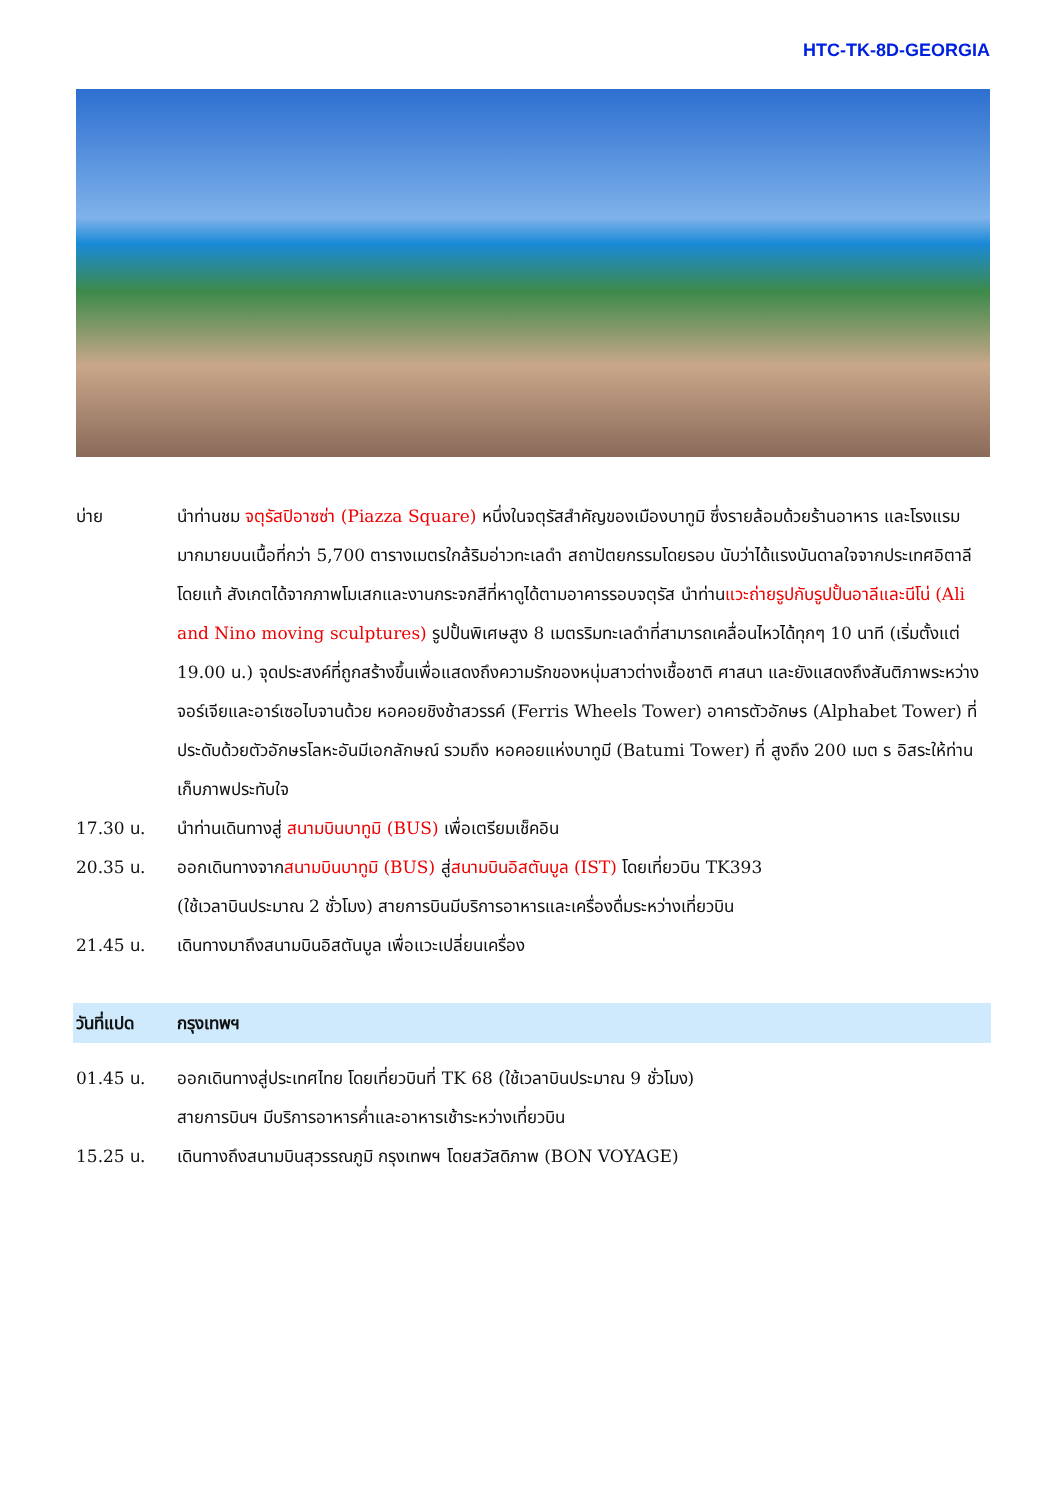HTC-TK-8D-GEORGIA
บ่าย นำท่านชม จตุรัสปิอาซซ่า (Piazza Square) หนึ่งในจตุรัสสำคัญของเมืองบาทูมิ ซึ่งรายล้อมด้วยร้านอาหาร และโรงแรมมากมายบนเนื้อที่กว่า 5,700 ตารางเมตรใกล้ริมอ่าวทะเลดำ สถาปัตยกรรมโดยรอบ นับว่าได้แรงบันดาลใจจากประเทศอิตาลีโดยแท้ สังเกตได้จากภาพโมเสกและงานกระจกสีที่หาดูได้ตามอาคารรอบจตุรัส นำท่านแวะถ่ายรูปกับรูปปั้นอาลีและนีโน่ (Ali and Nino moving sculptures) รูปปั้นพิเศษสูง 8 เมตรริมทะเลดำที่สามารถเคลื่อนไหวได้ทุกๆ 10 นาที (เริ่มตั้งแต่ 19.00 น.) จุดประสงค์ที่ถูกสร้างขึ้นเพื่อแสดงถึงความรักของหนุ่มสาวต่างเชื้อชาติ ศาสนา และยังแสดงถึงสันติภาพระหว่างจอร์เจียและอาร์เซอไบจานด้วย หอคอยชิงช้าสวรรค์ (Ferris Wheels Tower) อาคารตัวอักษร (Alphabet Tower) ที่ประดับด้วยตัวอักษรโลหะอันมีเอกลักษณ์ รวมถึง หอคอยแห่งบาทูมี (Batumi Tower) ที่ สูงถึง 200 เมต ร อิสระให้ท่านเก็บภาพประทับใจ
17.30 น. นำท่านเดินทางสู่ สนามบินบาทูมิ (BUS) เพื่อเตรียมเช็คอิน
20.35 น. ออกเดินทางจากสนามบินบาทูมิ (BUS) สู่สนามบินอิสตันบูล (IST) โดยเที่ยวบิน TK393
(ใช้เวลาบินประมาณ 2 ชั่วโมง) สายการบินมีบริการอาหารและเครื่องดื่มระหว่างเที่ยวบิน
21.45 น. เดินทางมาถึงสนามบินอิสตันบูล เพื่อแวะเปลี่ยนเครื่อง
วันที่แปด กรุงเทพฯ
01.45 น. ออกเดินทางสู่ประเทศไทย โดยเที่ยวบินที่ TK 68 (ใช้เวลาบินประมาณ 9 ชั่วโมง)
สายการบินฯ มีบริการอาหารค่ำและอาหารเช้าระหว่างเที่ยวบิน
15.25 น. เดินทางถึงสนามบินสุวรรณภูมิ กรุงเทพฯ โดยสวัสดิภาพ (BON VOYAGE)